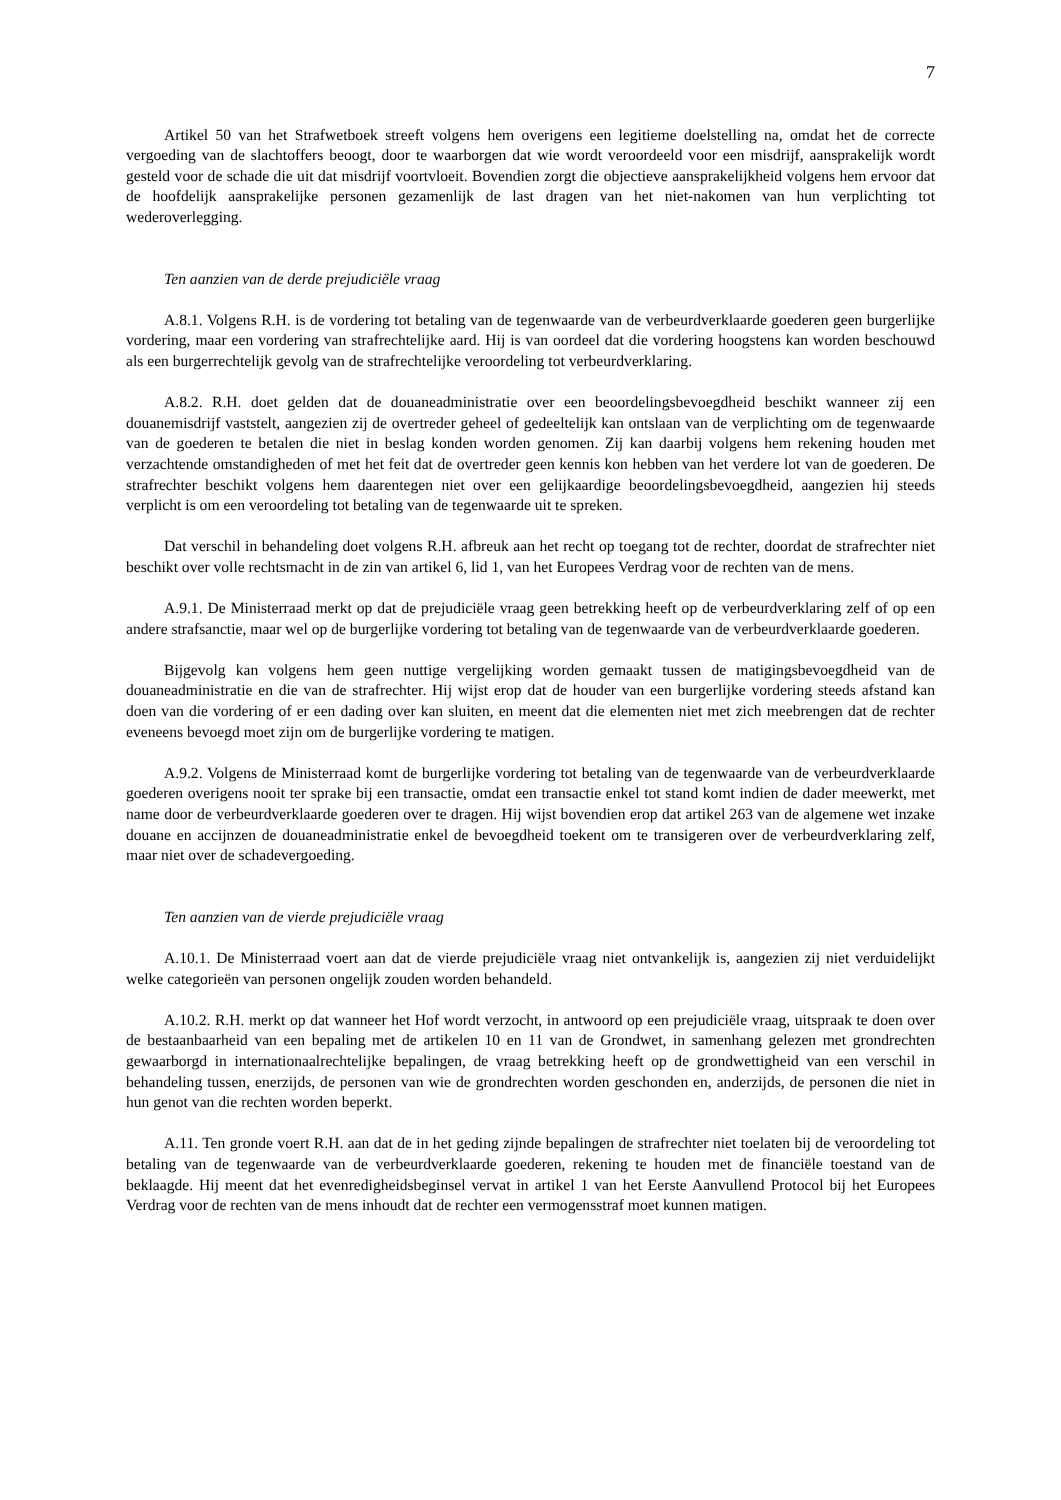7
Artikel 50 van het Strafwetboek streeft volgens hem overigens een legitieme doelstelling na, omdat het de correcte vergoeding van de slachtoffers beoogt, door te waarborgen dat wie wordt veroordeeld voor een misdrijf, aansprakelijk wordt gesteld voor de schade die uit dat misdrijf voortvloeit. Bovendien zorgt die objectieve aansprakelijkheid volgens hem ervoor dat de hoofdelijk aansprakelijke personen gezamenlijk de last dragen van het niet-nakomen van hun verplichting tot wederoverlegging.
Ten aanzien van de derde prejudiciële vraag
A.8.1. Volgens R.H. is de vordering tot betaling van de tegenwaarde van de verbeurdverklaarde goederen geen burgerlijke vordering, maar een vordering van strafrechtelijke aard. Hij is van oordeel dat die vordering hoogstens kan worden beschouwd als een burgerrechtelijk gevolg van de strafrechtelijke veroordeling tot verbeurdverklaring.
A.8.2. R.H. doet gelden dat de douaneadministratie over een beoordelingsbevoegdheid beschikt wanneer zij een douanemisdrijf vaststelt, aangezien zij de overtreder geheel of gedeeltelijk kan ontslaan van de verplichting om de tegenwaarde van de goederen te betalen die niet in beslag konden worden genomen. Zij kan daarbij volgens hem rekening houden met verzachtende omstandigheden of met het feit dat de overtreder geen kennis kon hebben van het verdere lot van de goederen. De strafrechter beschikt volgens hem daarentegen niet over een gelijkaardige beoordelingsbevoegdheid, aangezien hij steeds verplicht is om een veroordeling tot betaling van de tegenwaarde uit te spreken.
Dat verschil in behandeling doet volgens R.H. afbreuk aan het recht op toegang tot de rechter, doordat de strafrechter niet beschikt over volle rechtsmacht in de zin van artikel 6, lid 1, van het Europees Verdrag voor de rechten van de mens.
A.9.1. De Ministerraad merkt op dat de prejudiciële vraag geen betrekking heeft op de verbeurdverklaring zelf of op een andere strafsanctie, maar wel op de burgerlijke vordering tot betaling van de tegenwaarde van de verbeurdverklaarde goederen.
Bijgevolg kan volgens hem geen nuttige vergelijking worden gemaakt tussen de matigingsbevoegdheid van de douaneadministratie en die van de strafrechter. Hij wijst erop dat de houder van een burgerlijke vordering steeds afstand kan doen van die vordering of er een dading over kan sluiten, en meent dat die elementen niet met zich meebrengen dat de rechter eveneens bevoegd moet zijn om de burgerlijke vordering te matigen.
A.9.2. Volgens de Ministerraad komt de burgerlijke vordering tot betaling van de tegenwaarde van de verbeurdverklaarde goederen overigens nooit ter sprake bij een transactie, omdat een transactie enkel tot stand komt indien de dader meewerkt, met name door de verbeurdverklaarde goederen over te dragen. Hij wijst bovendien erop dat artikel 263 van de algemene wet inzake douane en accijnzen de douaneadministratie enkel de bevoegdheid toekent om te transigeren over de verbeurdverklaring zelf, maar niet over de schadevergoeding.
Ten aanzien van de vierde prejudiciële vraag
A.10.1. De Ministerraad voert aan dat de vierde prejudiciële vraag niet ontvankelijk is, aangezien zij niet verduidelijkt welke categorieën van personen ongelijk zouden worden behandeld.
A.10.2. R.H. merkt op dat wanneer het Hof wordt verzocht, in antwoord op een prejudiciële vraag, uitspraak te doen over de bestaanbaarheid van een bepaling met de artikelen 10 en 11 van de Grondwet, in samenhang gelezen met grondrechten gewaarborgd in internationaalrechtelijke bepalingen, de vraag betrekking heeft op de grondwettigheid van een verschil in behandeling tussen, enerzijds, de personen van wie de grondrechten worden geschonden en, anderzijds, de personen die niet in hun genot van die rechten worden beperkt.
A.11. Ten gronde voert R.H. aan dat de in het geding zijnde bepalingen de strafrechter niet toelaten bij de veroordeling tot betaling van de tegenwaarde van de verbeurdverklaarde goederen, rekening te houden met de financiële toestand van de beklaagde. Hij meent dat het evenredigheidsbeginsel vervat in artikel 1 van het Eerste Aanvullend Protocol bij het Europees Verdrag voor de rechten van de mens inhoudt dat de rechter een vermogensstraf moet kunnen matigen.